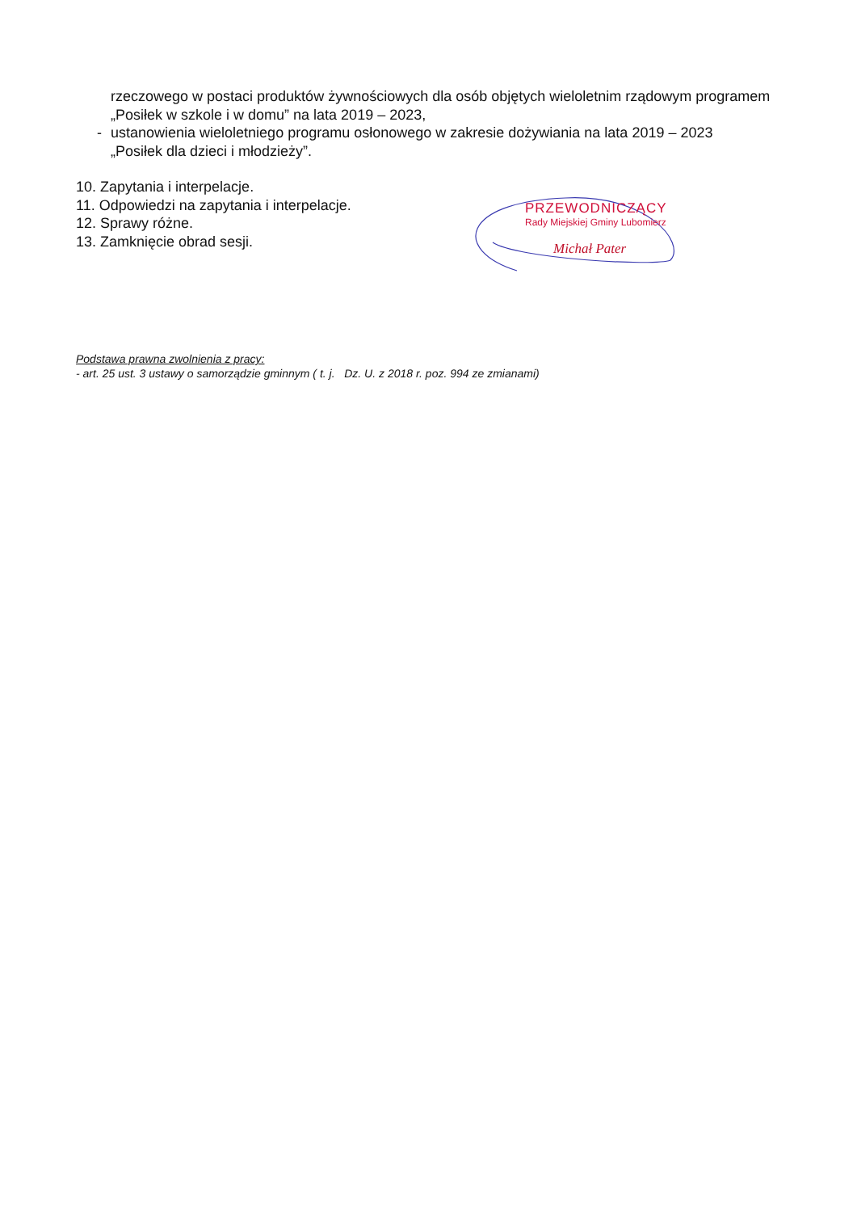rzeczowego w postaci produktów żywnościowych dla osób objętych wieloletnim rządowym programem „Posiłek w szkole i w domu” na lata 2019 – 2023,
- ustanowienia wieloletniego programu osłonowego w zakresie dożywiania na lata 2019 – 2023
„Posiłek dla dzieci i młodzieży”.
10. Zapytania i interpelacje.
11. Odpowiedzi na zapytania i interpelacje.
12. Sprawy różne.
13. Zamknięcie obrad sesji.
Podstawa prawna zwolnienia z pracy:
- art. 25 ust. 3 ustawy o samorządzie gminnym ( t. j. Dz. U. z 2018 r. poz. 994 ze zmianami)
PRZEWODNICZĄCY
Rady Miejskiej Gminy Lubomierz
Michał Pater